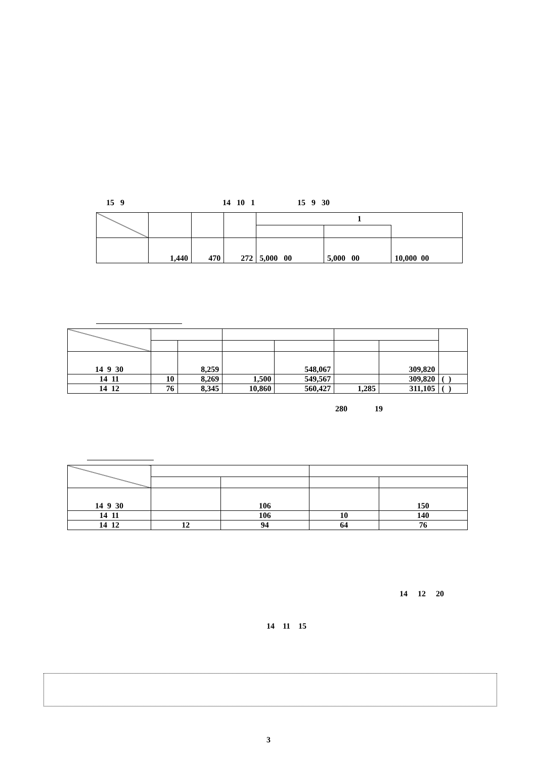15 9 14 10 1 15 9 30
| | | | | 1 | | |
| | 1,440 | 470 | 272 | 5,000 00 | 5,000 00 | 10,000 00 |
| 14 9 30 | | 8,259 | | 548,067 | | 309,820 | |
| 14 11 | 10 | 8,269 | 1,500 | 549,567 | | 309,820 | ( ) |
| 14 12 | 76 | 8,345 | 10,860 | 560,427 | 1,285 | 311,105 | ( ) |
280 19
| 14 9 30 | | 106 | | 150 |
| 14 11 | | 106 | 10 | 140 |
| 14 12 | 12 | 94 | 64 | 76 |
14 12 20
14 11 15
3